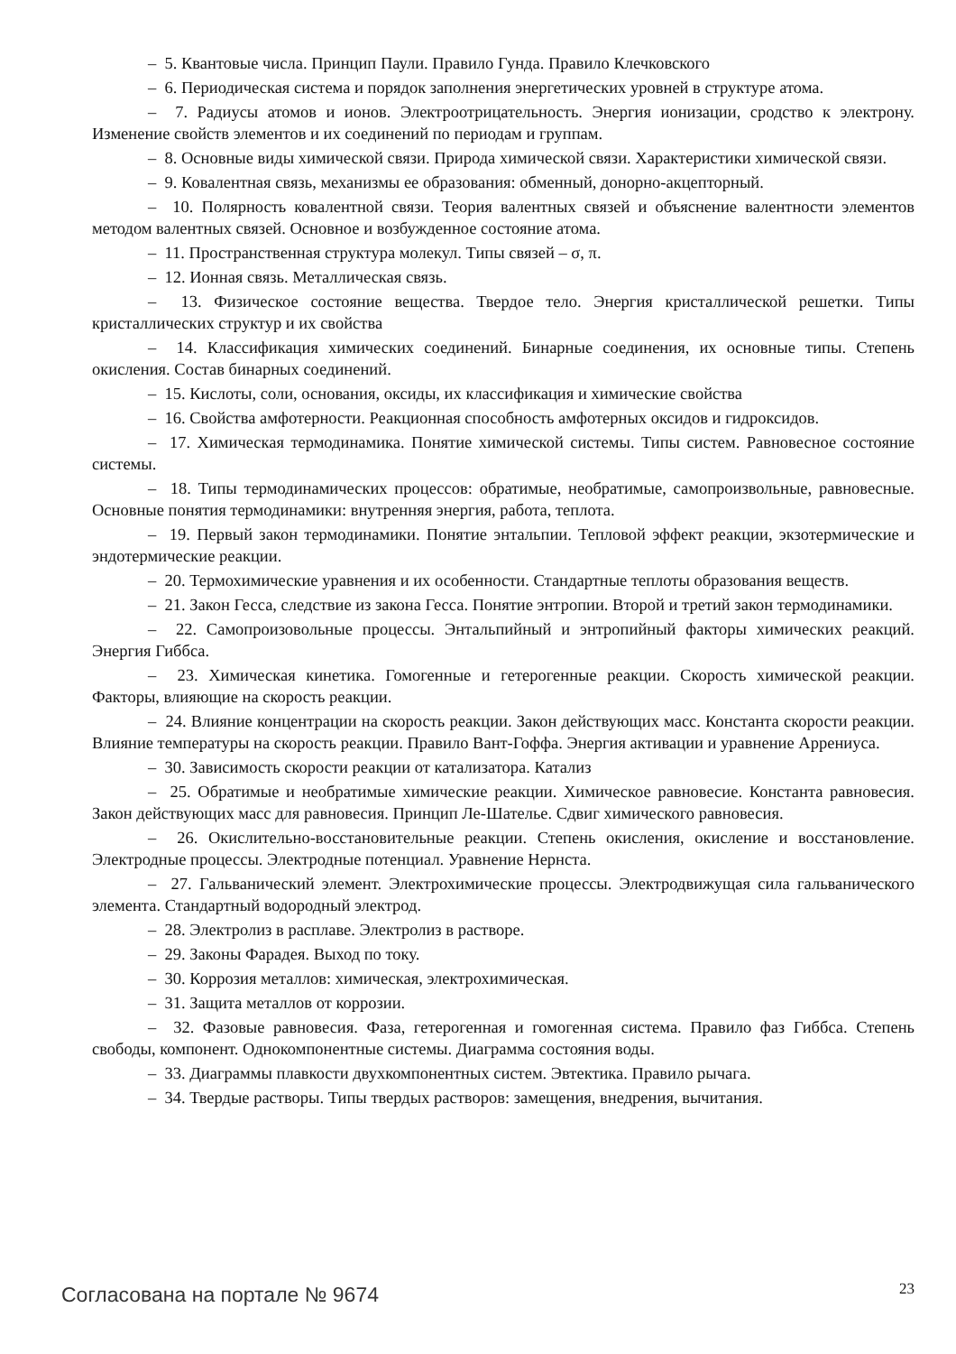– 5. Квантовые числа. Принцип Паули. Правило Гунда. Правило Клечковского
– 6. Периодическая система и порядок заполнения энергетических уровней в структуре атома.
– 7. Радиусы атомов и ионов. Электроотрицательность. Энергия ионизации, сродство к электрону. Изменение свойств элементов и их соединений по периодам и группам.
– 8. Основные виды химической связи. Природа химической связи. Характеристики химической связи.
– 9. Ковалентная связь, механизмы ее образования: обменный, донорно-акцепторный.
– 10. Полярность ковалентной связи. Теория валентных связей и объяснение валентности элементов методом валентных связей. Основное и возбужденное состояние атома.
– 11. Пространственная структура молекул. Типы связей – σ, π.
– 12. Ионная связь. Металлическая связь.
– 13. Физическое состояние вещества. Твердое тело. Энергия кристаллической решетки. Типы кристаллических структур и их свойства
– 14. Классификация химических соединений. Бинарные соединения, их основные типы. Степень окисления. Состав бинарных соединений.
– 15. Кислоты, соли, основания, оксиды, их классификация и химические свойства
– 16. Свойства амфотерности. Реакционная способность амфотерных оксидов и гидроксидов.
– 17. Химическая термодинамика. Понятие химической системы. Типы систем. Равновесное состояние системы.
– 18. Типы термодинамических процессов: обратимые, необратимые, самопроизвольные, равновесные. Основные понятия термодинамики: внутренняя энергия, работа, теплота.
– 19. Первый закон термодинамики. Понятие энтальпии. Тепловой эффект реакции, экзотермические и эндотермические реакции.
– 20. Термохимические уравнения и их особенности. Стандартные теплоты образования веществ.
– 21. Закон Гесса, следствие из закона Гесса. Понятие энтропии. Второй и третий закон термодинамики.
– 22. Самопроизовольные процессы. Энтальпийный и энтропийный факторы химических реакций. Энергия Гиббса.
– 23. Химическая кинетика. Гомогенные и гетерогенные реакции. Скорость химической реакции. Факторы, влияющие на скорость реакции.
– 24. Влияние концентрации на скорость реакции. Закон действующих масс. Константа скорости реакции. Влияние температуры на скорость реакции. Правило Вант-Гоффа. Энергия активации и уравнение Аррениуса.
– 30. Зависимость скорости реакции от катализатора. Катализ
– 25. Обратимые и необратимые химические реакции. Химическое равновесие. Константа равновесия. Закон действующих масс для равновесия. Принцип Ле-Шателье. Сдвиг химического равновесия.
– 26. Окислительно-восстановительные реакции. Степень окисления, окисление и восстановление. Электродные процессы. Электродные потенциал. Уравнение Нернста.
– 27. Гальванический элемент. Электрохимические процессы. Электродвижущая сила гальванического элемента. Стандартный водородный электрод.
– 28. Электролиз в расплаве. Электролиз в растворе.
– 29. Законы Фарадея. Выход по току.
– 30. Коррозия металлов: химическая, электрохимическая.
– 31. Защита металлов от коррозии.
– 32. Фазовые равновесия. Фаза, гетерогенная и гомогенная система. Правило фаз Гиббса. Степень свободы, компонент. Однокомпонентные системы. Диаграмма состояния воды.
– 33. Диаграммы плавкости двухкомпонентных систем. Эвтектика. Правило рычага.
– 34. Твердые растворы. Типы твердых растворов: замещения, внедрения, вычитания.
Согласована на портале № 9674
23